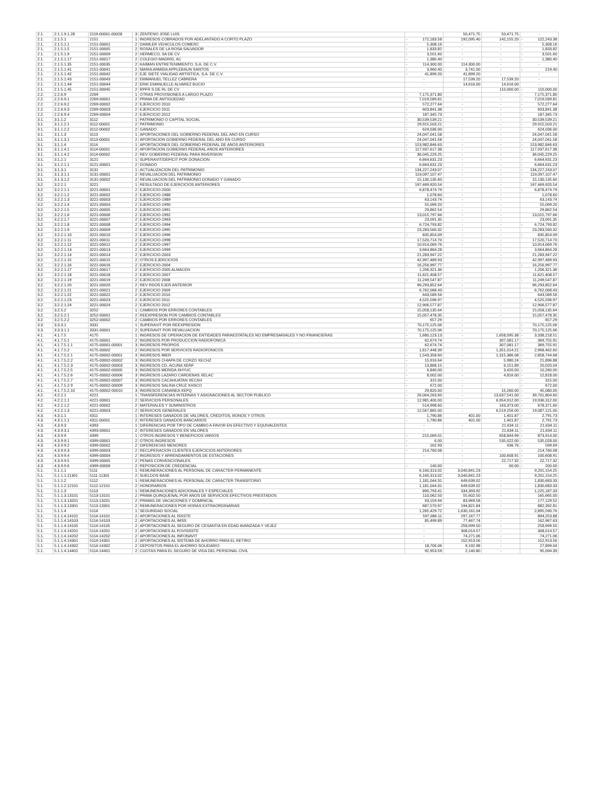| 2.1. | 2.1.1.9.1.28 | 2119-00001-00028 | 3 | ZENTENO JOSE LUIS | - | 50,471.75 | 50,471.75 | - |
| 2.1. | 2.1.5.1 | 2151 | 1 | INGRESOS COBRADOS POR ADELANTADO A CORTO PLAZO | - 172,183.58 | 192,095.40 | 142,155.20 | - 122,243.38 |
| 2.1. | 2.1.5.1.1 | 2151-00001 | 2 | DAIMLER VEHICULOS COMERC | - 5,308.16 | - | - | - 5,308.16 |
| 2.1. | 2.1.5.1.5 | 2151-00005 | 2 | ROSALES DE LA ROSA SALVADOR | - 1,833.82 | - | - | - 1,833.82 |
| 2.1. | 2.1.5.1.9 | 2151-00009 | 2 | HERMECO, SA DE CV | - 3,501.60 | - | - | - 3,501.60 |
| 2.1. | 2.1.5.1.17 | 2151-00017 | 2 | COLEGIO MADRID, AC | - 1,380.40 | - | - | - 1,380.40 |
| 2.1. | 2.1.5.1.35 | 2151-00035 | 2 | KAIMAN ENTRETENIMIENTO, S.A. DE C.V. | - 114,300.00 | 114,300.00 | - | - |
| 2.1. | 2.1.5.1.41 | 2151-00041 | 2 | MARIA ARMIDA APPLEBAUN SANTOS | - 3,960.40 | 3,741.00 | - | - 219.40 |
| 2.1. | 2.1.5.1.42 | 2151-00042 | 2 | EJE SIETE VIALIDAD ARTISTICA, S.A. DE C.V. | - 41,899.20 | 41,899.20 | - | - |
| 2.1. | 2.1.5.1.43 | 2151-00043 | 2 | EMMANUEL TELLEZ CABRERA | - | 17,539.20 | 17,539.20 | - |
| 2.1. | 2.1.5.1.44 | 2151-00044 | 2 | ERIK EMANUELLE ALVAREZ BUCIO | - | 14,616.00 | 14,616.00 | - |
| 2.1. | 2.1.5.1.45 | 2151-00045 | 2 | RPFR S DE RL DE CV | - | - | 110,000.00 | - 110,000.00 |
| 2.2. | 2.2.6.9 | 2269 | 1 | OTRAS PROVISIONES A LARGO PLAZO | - 7,175,371.80 | - | - | - 7,175,371.80 |
| 2.2. | 2.2.6.9.1 | 2269-00001 | 2 | PRIMA DE ANTIGÜEDAD | - 7,019,589.81 | - | - | - 7,019,589.81 |
| 2.2. | 2.2.6.9.2 | 2269-00002 | 2 | EJERCICIO 2010 | - 572,277.64 | - | - | - 572,277.64 |
| 2.2. | 2.2.6.9.3 | 2269-00003 | 2 | EJERCICIO 2011 | - 603,841.38 | - | - | - 603,841.38 |
| 2.2. | 2.2.6.9.4 | 2269-00004 | 2 | EJERCICIO 2012 | - 187,345.73 | - | - | - 187,345.73 |
| 3.1. | 3.1.1.2 | 3112 | 1 | PATRIMONIO O CAPITAL SOCIAL | - 30,539,539.21 | - | - | - 30,539,539.21 |
| 3.1. | 3.1.1.2.1 | 3112-00001 | 2 | PATRIMONIO | - 29,915,503.21 | - | - | - 29,915,503.21 |
| 3.1. | 3.1.1.2.2 | 3112-00002 | 2 | GANADO | - 624,036.00 | - | - | - 624,036.00 |
| 3.1. | 3.1.1.3 | 3113 | 1 | APORTACIONES DEL GOBIERNO FEDERAL DEL AÑO EN CURSO | - 24,047,041.58 | - | - | - 24,047,041.58 |
| 3.1. | 3.1.1.3.1 | 3113-00001 | 2 | APORTACION GOBIERNO FEDERAL DEL AÑO EN CURSO | - 24,047,041.58 | - | - | - 24,047,041.58 |
| 3.1. | 3.1.1.4 | 3114 | 1 | APORTACIONES DEL GOBIERNO FEDERAL DE AÑOS ANTERIORES | - 153,982,846.63 | - | - | - 153,982,846.63 |
| 3.1. | 3.1.1.4.1 | 3114-00001 | 2 | APORTACION GOBIERNO FEDERAL AÑOS ANTERIORES | - 117,937,617.38 | - | - | - 117,937,617.38 |
| 3.1. | 3.1.1.4.2 | 3114-00002 | 2 | REV GOBIERNO FEDERAL PARA INVERSION | - 36,045,229.25 | - | - | - 36,045,229.25 |
| 3.1. | 3.1.2.1 | 3121 | 1 | SUPERÁVIT/DÉFICIT POR DONACIÓN | - 6,664,631.23 | - | - | - 6,664,631.23 |
| 3.1. | 3.1.2.1.1 | 3121-00001 | 2 | DONADO | - 6,664,631.23 | - | - | - 6,664,631.23 |
| 3.1. | 3.1.3.1 | 3131 | 1 | ACTUALIZACIÓN DEL PATRIMONIO | - 134,227,243.07 | - | - | - 134,227,243.07 |
| 3.1. | 3.1.3.1.1 | 3131-00001 | 2 | REVALUACION DEL PATRIMONIO | - 119,097,107.47 | - | - | - 119,097,107.47 |
| 3.1. | 3.1.3.1.2 | 3131-00002 | 2 | REVALUACION DEL PATRIMONIO DONADO Y GANADO | - 15,130,135.60 | - | - | - 15,130,135.60 |
| 3.2. | 3.2.2.1 | 3221 | 1 | RESULTADO DE EJERCICIOS ANTERIORES | 197,469,920.54 | - | - | 197,469,920.54 |
| 3.2. | 3.2.2.1.1 | 3221-00001 | 2 | EJERCICIO-2000 | - 6,878,474.79 | - | - | - 6,878,474.79 |
| 3.2. | 3.2.2.1.2 | 3221-00002 | 2 | EJERCICIO-1988 | 1,078.60 | - | - | 1,078.60 |
| 3.2. | 3.2.2.1.3 | 3221-00003 | 2 | EJERCICIO-1989 | 63,143.74 | - | - | 63,143.74 |
| 3.2. | 3.2.2.1.4 | 3221-00004 | 2 | EJERCICIO-1990 | 55,099.20 | - | - | 55,099.20 |
| 3.2. | 3.2.2.1.5 | 3221-00005 | 2 | EJERCICIO-1991 | 29,862.54 | - | - | 29,862.54 |
| 3.2. | 3.2.2.1.6 | 3221-00006 | 2 | EJERCICIO-1992 | 13,015,797.66 | - | - | 13,015,797.66 |
| 3.2. | 3.2.2.1.7 | 3221-00007 | 2 | EJERCICIO-1993 | 23,091.35 | - | - | 23,091.35 |
| 3.2. | 3.2.2.1.8 | 3221-00008 | 2 | EJERCICIO-1994 | - 6,724,793.82 | - | - | - 6,724,793.82 |
| 3.2. | 3.2.2.1.9 | 3221-00009 | 2 | EJERCICIO-1995 | 23,283,560.32 | - | - | 23,283,560.32 |
| 3.2. | 3.2.2.1.10 | 3221-00010 | 2 | EJERCICIO-1996 | - 835,854.09 | - | - | - 835,854.09 |
| 3.2. | 3.2.2.1.11 | 3221-00011 | 2 | EJERCICIO-1998 | 17,520,714.70 | - | - | 17,520,714.70 |
| 3.2. | 3.2.2.1.12 | 3221-00012 | 2 | EJERCICIO-1997 | 10,914,069.76 | - | - | 10,914,069.76 |
| 3.2. | 3.2.2.1.13 | 3221-00013 | 2 | EJERCICIO-1999 | 3,664,864.28 | - | - | 3,664,864.28 |
| 3.2. | 3.2.2.1.14 | 3221-00014 | 2 | EJERCICIO-2003 | 21,283,947.22 | - | - | 21,283,947.22 |
| 3.2. | 3.2.2.1.15 | 3221-00015 | 2 | OTROS EJERCICIOS | 42,997,489.93 | - | - | 42,997,489.93 |
| 3.2. | 3.2.2.1.16 | 3221-00016 | 2 | EJERCICIO-2004 | - 16,256,997.77 | - | - | - 16,256,997.77 |
| 3.2. | 3.2.2.1.17 | 3221-00017 | 2 | EJERCICIO-2005 ALMACEN | 1,206,321.36 | - | - | 1,206,321.36 |
| 3.2. | 3.2.2.1.18 | 3221-00018 | 2 | EJERCICIO-2007 | 11,621,408.57 | - | - | 11,621,408.57 |
| 3.2. | 3.2.2.1.19 | 3221-00019 | 2 | EJERCICIO 2008 | - 11,249,547.87 | - | - | - 11,249,547.87 |
| 3.2. | 3.2.2.1.20 | 3221-00020 | 2 | REV RDOS EJER ANTERIOR | 96,293,852.64 | - | - | 96,293,852.64 |
| 3.2. | 3.2.2.1.21 | 3221-00021 | 2 | EJERCICIO 2009 | 6,762,068.43 | - | - | 6,762,068.43 |
| 3.2. | 3.2.2.1.22 | 3221-00022 | 2 | EJERCICIO 2010 | 643,589.56 | - | - | 643,589.56 |
| 3.2. | 3.2.2.1.23 | 3221-00023 | 2 | EJERCICIO 2011 | - 4,525,596.97 | - | - | - 4,525,596.97 |
| 3.2. | 3.2.2.1.24 | 3221-00024 | 2 | EJERCICIO 2012 | - 12,906,577.87 | - | - | - 12,906,577.87 |
| 3.2. | 3.2.5.2 | 3252 | 1 | CAMBIOS POR ERRORES CONTABLES | 15,058,135.64 | - | - | 15,058,135.64 |
| 3.2. | 3.2.5.2.1 | 3252-00001 | 2 | REEXPRESION POR CAMBIOS CONTABLES | 15,057,478.35 | - | - | 15,057,478.35 |
| 3.2. | 3.2.5.2.2 | 3252-00002 | 2 | CAMBIOS POR ERRORES CONTABLES | 657.29 | - | - | 657.29 |
| 3.3. | 3.3.3.1 | 3331 | 1 | SUPERÁVIT POR REEXPRESIÓN | - 70,175,125.06 | - | - | - 70,175,125.06 |
| 3.3. | 3.3.3.1.1 | 3331-00001 | 2 | SUPERAVIT POR REVALUACION | - 70,175,125.06 | - | - | - 70,175,125.06 |
| 4.1. | 4.1.7.5 | 4175 | 1 | INGRESOS DE OPERACIÓN DE ENTIDADES PARAESTATALES NO EMPRESARIALES Y NO FINANCIERAS | - 1,680,123.13 | - | 1,658,095.38 | - 3,338,218.51 |
| 4.1. | 4.1.7.5.1 | 4175-00001 | 2 | INGRESOS POR PRODUCCION RADIOFONICA | - 62,674.74 | - | 307,081.17 | - 369,755.91 |
| 4.1. | 4.1.7.5.1.1 | 4175-00001-00001 | 3 | INGRESOS PROPIOS | - 62,674.74 | - | 307,081.17 | - 369,755.91 |
| 4.1. | 4.1.7.5.2 | 4175-00002 | 2 | INGRESOS POR SERVICIOS RADIOFONICOS | - 1,617,448.39 | - | 1,351,014.21 | - 2,968,462.60 |
| 4.1. | 4.1.7.5.2.1 | 4175-00002-00001 | 3 | INGRESOS IMER | - 1,543,358.60 | - | 1,315,386.08 | - 2,858,744.68 |
| 4.1. | 4.1.7.5.2.2 | 4175-00002-00002 | 3 | INGRESOS CHIAPA DE CORZO XECHZ | - 15,916.64 | - | 5,980.24 | - 21,896.88 |
| 4.1. | 4.1.7.5.2.3 | 4175-00002-00003 | 3 | INGRESOS CD. ACUÑA XERF | - 13,868.15 | - | 6,151.89 | - 20,020.04 |
| 4.1. | 4.1.7.5.2.5 | 4175-00002-00005 | 3 | INGRESOS MERIDA XHYUC | - 6,840.00 | - | 3,420.00 | - 10,260.00 |
| 4.1. | 4.1.7.5.2.6 | 4175-00002-00006 | 3 | INGRESOS LAZARO CARDENAS XELAC | - 8,002.00 | - | 4,816.00 | - 12,818.00 |
| 4.1. | 4.1.7.5.2.7 | 4175-00002-00007 | 3 | INGRESOS CACAHUATAN XECAH | - 315.00 | - | - | - 315.00 |
| 4.1. | 4.1.7.5.2.9 | 4175-00002-00009 | 3 | INGRESOS SALINA CRUZ XHSCO | - 672.00 | - | - | - 672.00 |
| 4.1. | 4.1.7.5.2.10 | 4175-00002-00010 | 3 | INGRESOS CANANEA XEFQ | - 29,820.00 | - | 15,260.00 | - 45,080.00 |
| 4.2. | 4.2.2.1 | 4221 | 1 | TRANSFERENCIAS INTERNAS Y ASIGNACIONES AL SECTOR PÚBLICO | - 26,064,263.60 | - | 13,637,541.00 | - 39,701,804.60 |
| 4.2. | 4.2.2.1.1 | 4221-00001 | 2 | SERVICIOS PERSONALES | - 12,981,400.00 | - | 6,954,912.00 | - 19,936,312.00 |
| 4.2. | 4.2.2.1.2 | 4221-00002 | 2 | MATERIALES Y SUMINISTROS | - 514,998.60 | - | 163,373.00 | - 678,371.60 |
| 4.2. | 4.2.2.1.3 | 4221-00003 | 2 | SERVICIOS GENERALES | - 12,567,865.00 | - | 6,519,256.00 | - 19,087,121.00 |
| 4.3. | 4.3.1.1 | 4311 | 1 | INTERESES GANADOS DE VALORES, CRÉDITOS, BONOS Y OTROS | - 1,790.86 | 401.00 | 1,401.87 | - 2,791.73 |
| 4.3. | 4.3.1.1.1 | 4311-00001 | 2 | INTERESES GANADOS BANCARIOS | - 1,790.86 | 401.00 | 1,401.87 | - 2,791.73 |
| 4.3. | 4.3.9.3 | 4393 | 1 | DIFERENCIAS POR TIPO DE CAMBIO A FAVOR EN EFECTIVO Y EQUIVALENTES | - | - | 21,634.11 | - 21,634.11 |
| 4.3. | 4.3.9.3.1 | 4393-00001 | 2 | INTERESES GANADOS EN VALORES | - | - | 21,634.11 | - 21,634.11 |
| 4.3. | 4.3.9.9 | 4399 | 1 | OTROS INGRESOS Y BENEFICIOS VARIOS | - 215,069.01 | - | 658,844.99 | - 873,914.00 |
| 4.3. | 4.3.9.9.1 | 4399-00001 | 2 | OTROS INGRESOS | - 6.00 | - | 535,022.00 | - 535,028.00 |
| 4.3. | 4.3.9.9.2 | 4399-00002 | 2 | DIFERENCIAS MENORES | - 162.93 | - | 436.76 | - 599.69 |
| 4.3. | 4.3.9.9.3 | 4399-00003 | 2 | RECUPERACION CLIENTES EJERCICIOS ANTERIORES | - 214,760.08 | - | - | - 214,760.08 |
| 4.3. | 4.3.9.9.4 | 4399-00004 | 2 | INGRESOS Y ARRENDAMIENTOS DE ESTACIONES | - | - | 100,608.91 | - 100,608.91 |
| 4.3. | 4.3.9.9.5 | 4399-00005 | 2 | PENAS CONVENCIONALES | - | - | 22,717.32 | - 22,717.32 |
| 4.3. | 4.3.9.9.6 | 4399-00006 | 2 | REPOSICION DE CREDENCIAL | - 140.00 | - | 60.00 | - 200.00 |
| 5.1. | 5.1.1.1 | 5111 | 1 | REMUNERACIONES AL PERSONAL DE CARÁCTER PERMANENTE | 6,160,313.02 | 3,040,841.23 | - | 9,201,154.25 |
| 5.1. | 5.1.1.1.11301 | 5111-11301 | 2 | SUELDOS BASE | 6,160,313.02 | 3,040,841.23 | - | 9,201,154.25 |
| 5.1. | 5.1.1.2 | 5112 | 1 | REMUNERACIONES AL PERSONAL DE CARÁCTER TRANSITORIO | 1,181,044.31 | 649,639.02 | - | 1,830,683.33 |
| 5.1. | 5.1.1.2.12101 | 5112-12101 | 2 | HONORARIOS | 1,181,044.31 | 649,639.02 | - | 1,830,683.33 |
| 5.1. | 5.1.1.3 | 5113 | 1 | REMUNERACIONES ADICIONALES Y ESPECIALES | 890,793.41 | 334,393.92 | - | 1,225,187.33 |
| 5.1. | 5.1.1.3.13101 | 5113-13101 | 2 | PRIMA QUINQUENAL POR AÑOS DE SERVICIOS EFECTIVOS PRESTADOS | 110,062.50 | 55,602.50 | - | 165,665.00 |
| 5.1. | 5.1.1.3.13201 | 5113-13201 | 2 | PRIMAS DE VACACIONES Y DOMINICAL | 93,159.94 | 83,969.58 | - | 177,129.52 |
| 5.1. | 5.1.1.3.13301 | 5113-13301 | 2 | REMUNERACIONES POR HORAS EXTRAORDINARIAS | 687,570.97 | 194,821.84 | - | 882,392.81 |
| 5.1. | 5.1.1.4 | 5114 | 1 | SEGURIDAD SOCIAL | 1,265,429.72 | 1,630,161.04 | - | 2,895,590.76 |
| 5.1. | 5.1.1.4.14101 | 5114-14101 | 2 | APORTACIONES AL ISSSTE | 597,086.11 | 297,167.77 | - | 894,253.88 |
| 5.1. | 5.1.1.4.14103 | 5114-14103 | 2 | APORTACIONES AL IMSS | 85,499.89 | 77,467.74 | - | 162,967.63 |
| 5.1. | 5.1.1.4.14105 | 5114-14105 | 2 | APORTACIONES AL SEGURO DE CESANTÍA EN EDAD AVANZADA Y VEJEZ | - | 258,699.50 | - | 258,699.50 |
| 5.1. | 5.1.1.4.14201 | 5114-14201 | 2 | APORTACIONES AL FOVISSSTE | - | 308,014.57 | - | 308,014.57 |
| 5.1. | 5.1.1.4.14202 | 5114-14202 | 2 | APORTACIONES AL INFONAVIT | - | 74,271.06 | - | 74,271.06 |
| 5.1. | 5.1.1.4.14301 | 5114-14301 | 2 | APORTACIONES AL SISTEMA DE AHORRO PARA EL RETIRO | - | 152,913.56 | - | 152,913.56 |
| 5.1. | 5.1.1.4.14302 | 5114-14302 | 2 | DEPÓSITOS PARA EL AHORRO SOLIDARIO | 18,706.06 | 9,192.98 | - | 27,899.04 |
| 5.1. | 5.1.1.4.14401 | 5114-14401 | 2 | CUOTAS PARA EL SEGURO DE VIDA DEL PERSONAL CIVIL | 92,953.59 | 2,140.80 | - | 95,094.39 |